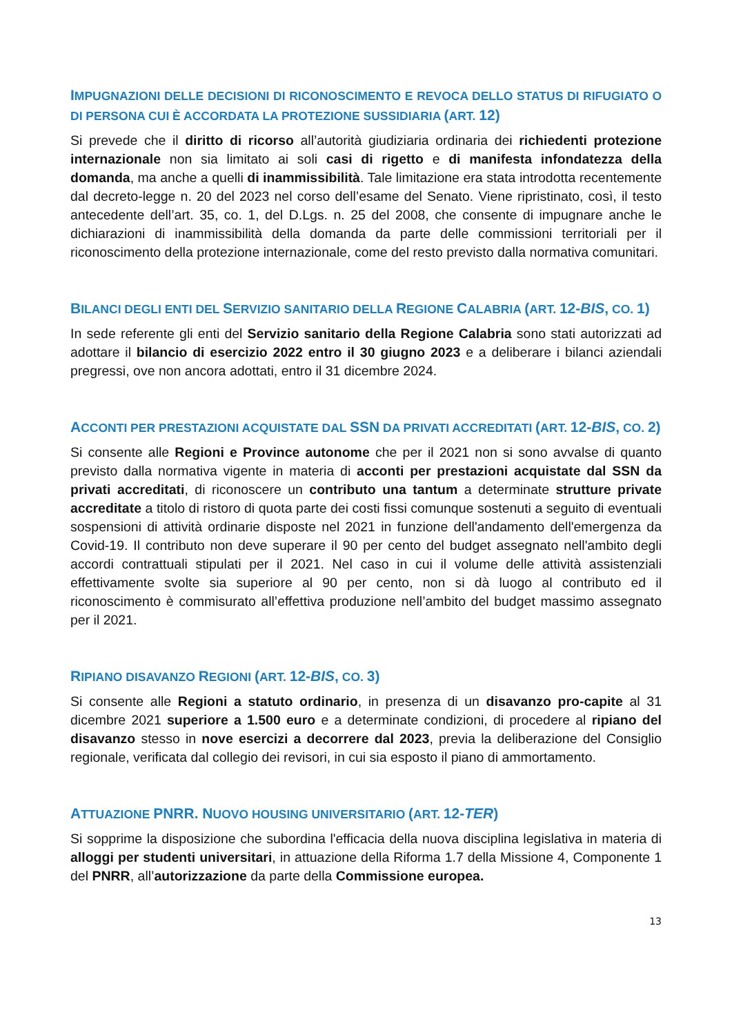IMPUGNAZIONI DELLE DECISIONI DI RICONOSCIMENTO E REVOCA DELLO STATUS DI RIFUGIATO O DI PERSONA CUI È ACCORDATA LA PROTEZIONE SUSSIDIARIA (ART. 12)
Si prevede che il diritto di ricorso all’autorità giudiziaria ordinaria dei richiedenti protezione internazionale non sia limitato ai soli casi di rigetto e di manifesta infondatezza della domanda, ma anche a quelli di inammissibilità. Tale limitazione era stata introdotta recentemente dal decreto-legge n. 20 del 2023 nel corso dell’esame del Senato. Viene ripristinato, così, il testo antecedente dell’art. 35, co. 1, del D.Lgs. n. 25 del 2008, che consente di impugnare anche le dichiarazioni di inammissibilità della domanda da parte delle commissioni territoriali per il riconoscimento della protezione internazionale, come del resto previsto dalla normativa comunitari.
BILANCI DEGLI ENTI DEL SERVIZIO SANITARIO DELLA REGIONE CALABRIA (ART. 12-BIS, CO. 1)
In sede referente gli enti del Servizio sanitario della Regione Calabria sono stati autorizzati ad adottare il bilancio di esercizio 2022 entro il 30 giugno 2023 e a deliberare i bilanci aziendali pregressi, ove non ancora adottati, entro il 31 dicembre 2024.
ACCONTI PER PRESTAZIONI ACQUISTATE DAL SSN DA PRIVATI ACCREDITATI (ART. 12-BIS, CO. 2)
Si consente alle Regioni e Province autonome che per il 2021 non si sono avvalse di quanto previsto dalla normativa vigente in materia di acconti per prestazioni acquistate dal SSN da privati accreditati, di riconoscere un contributo una tantum a determinate strutture private accreditate a titolo di ristoro di quota parte dei costi fissi comunque sostenuti a seguito di eventuali sospensioni di attività ordinarie disposte nel 2021 in funzione dell'andamento dell'emergenza da Covid-19. Il contributo non deve superare il 90 per cento del budget assegnato nell'ambito degli accordi contrattuali stipulati per il 2021. Nel caso in cui il volume delle attività assistenziali effettivamente svolte sia superiore al 90 per cento, non si dà luogo al contributo ed il riconoscimento è commisurato all’effettiva produzione nell’ambito del budget massimo assegnato per il 2021.
RIPIANO DISAVANZO REGIONI (ART. 12-BIS, CO. 3)
Si consente alle Regioni a statuto ordinario, in presenza di un disavanzo pro-capite al 31 dicembre 2021 superiore a 1.500 euro e a determinate condizioni, di procedere al ripiano del disavanzo stesso in nove esercizi a decorrere dal 2023, previa la deliberazione del Consiglio regionale, verificata dal collegio dei revisori, in cui sia esposto il piano di ammortamento.
ATTUAZIONE PNRR. NUOVO HOUSING UNIVERSITARIO (ART. 12-TER)
Si sopprime la disposizione che subordina l'efficacia della nuova disciplina legislativa in materia di alloggi per studenti universitari, in attuazione della Riforma 1.7 della Missione 4, Componente 1 del PNRR, all’autorizzazione da parte della Commissione europea.
13